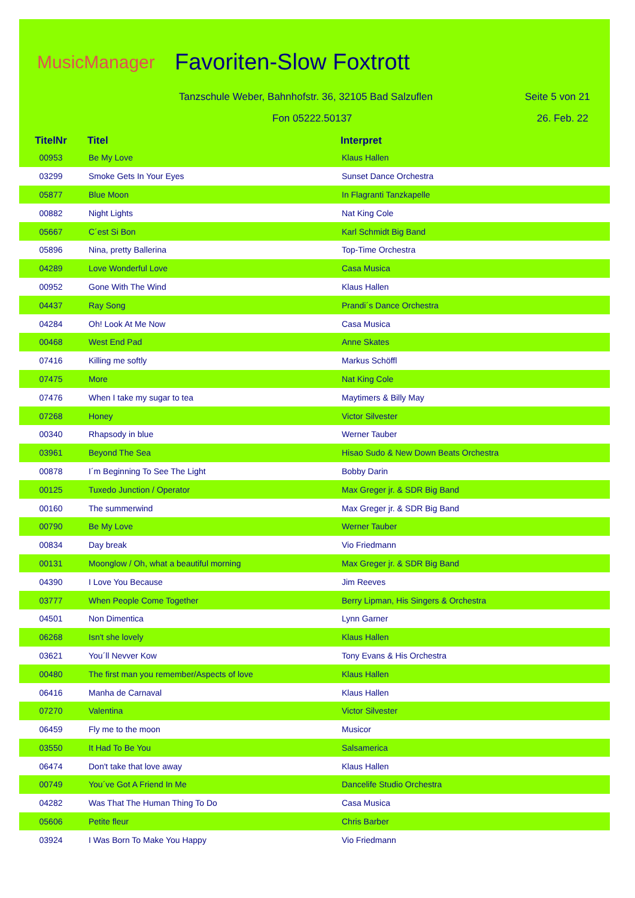MusicManager Favoriten-Slow Foxtrott
Tanzschule Weber, Bahnhofstr. 36, 32105 Bad Salzuflen
Seite 5 von 21
Fon 05222.50137 26. Feb. 22
| TitelNr | Titel | Interpret |
| --- | --- | --- |
| 00953 | Be My Love | Klaus Hallen |
| 03299 | Smoke Gets In Your Eyes | Sunset Dance Orchestra |
| 05877 | Blue Moon | In Flagranti Tanzkapelle |
| 00882 | Night Lights | Nat King Cole |
| 05667 | C´est Si Bon | Karl Schmidt Big Band |
| 05896 | Nina, pretty Ballerina | Top-Time Orchestra |
| 04289 | Love Wonderful Love | Casa Musica |
| 00952 | Gone With The Wind | Klaus Hallen |
| 04437 | Ray Song | Prandi´s Dance Orchestra |
| 04284 | Oh! Look At Me Now | Casa Musica |
| 00468 | West End Pad | Anne Skates |
| 07416 | Killing me softly | Markus Schöffl |
| 07475 | More | Nat King Cole |
| 07476 | When I take my sugar to tea | Maytimers & Billy May |
| 07268 | Honey | Victor Silvester |
| 00340 | Rhapsody in blue | Werner Tauber |
| 03961 | Beyond The Sea | Hisao Sudo & New Down Beats Orchestra |
| 00878 | I´m Beginning To See The Light | Bobby Darin |
| 00125 | Tuxedo Junction / Operator | Max Greger jr. & SDR Big Band |
| 00160 | The summerwind | Max Greger jr. & SDR Big Band |
| 00790 | Be My Love | Werner Tauber |
| 00834 | Day break | Vio Friedmann |
| 00131 | Moonglow / Oh, what a beautiful morning | Max Greger jr. & SDR Big Band |
| 04390 | I Love You Because | Jim Reeves |
| 03777 | When People Come Together | Berry Lipman, His Singers & Orchestra |
| 04501 | Non Dimentica | Lynn Garner |
| 06268 | Isn't she lovely | Klaus Hallen |
| 03621 | You´ll Nevver Kow | Tony Evans & His Orchestra |
| 00480 | The first man you remember/Aspects of love | Klaus Hallen |
| 06416 | Manha de Carnaval | Klaus Hallen |
| 07270 | Valentina | Victor Silvester |
| 06459 | Fly me to the moon | Musicor |
| 03550 | It Had To Be You | Salsamerica |
| 06474 | Don't take that love away | Klaus Hallen |
| 00749 | You´ve Got A Friend In Me | Dancelife Studio Orchestra |
| 04282 | Was That The Human Thing To Do | Casa Musica |
| 05606 | Petite fleur | Chris Barber |
| 03924 | I Was Born To Make You Happy | Vio Friedmann |